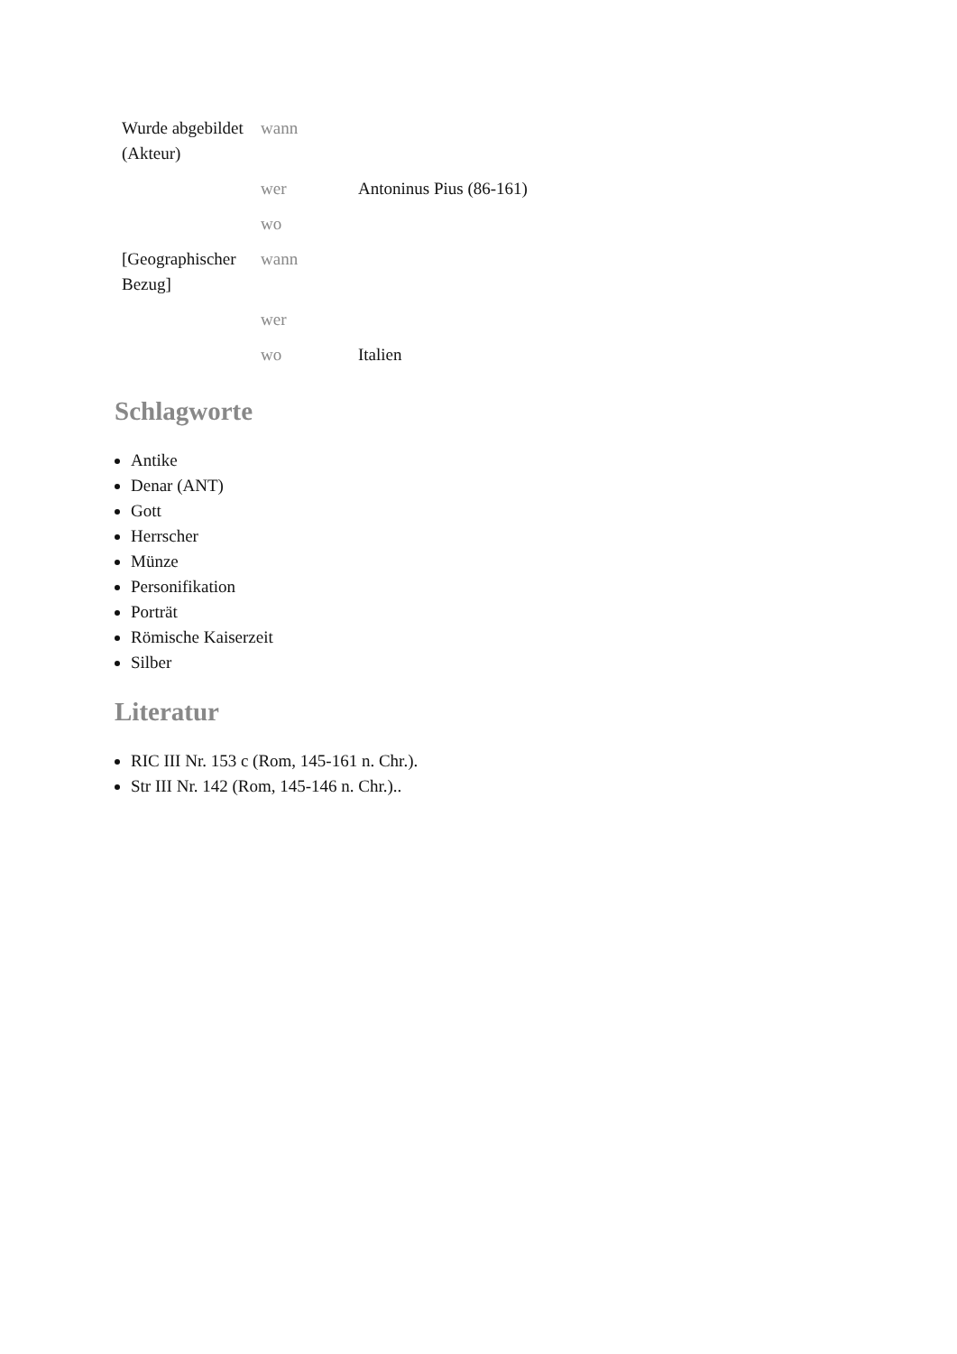| Wurde abgebildet (Akteur) | wann | |
| | wer | Antoninus Pius (86-161) |
| | wo | |
| [Geographischer Bezug] | wann | |
| | wer | |
| | wo | Italien |
Schlagworte
Antike
Denar (ANT)
Gott
Herrscher
Münze
Personifikation
Porträt
Römische Kaiserzeit
Silber
Literatur
RIC III Nr. 153 c (Rom, 145-161 n. Chr.).
Str III Nr. 142 (Rom, 145-146 n. Chr.)..